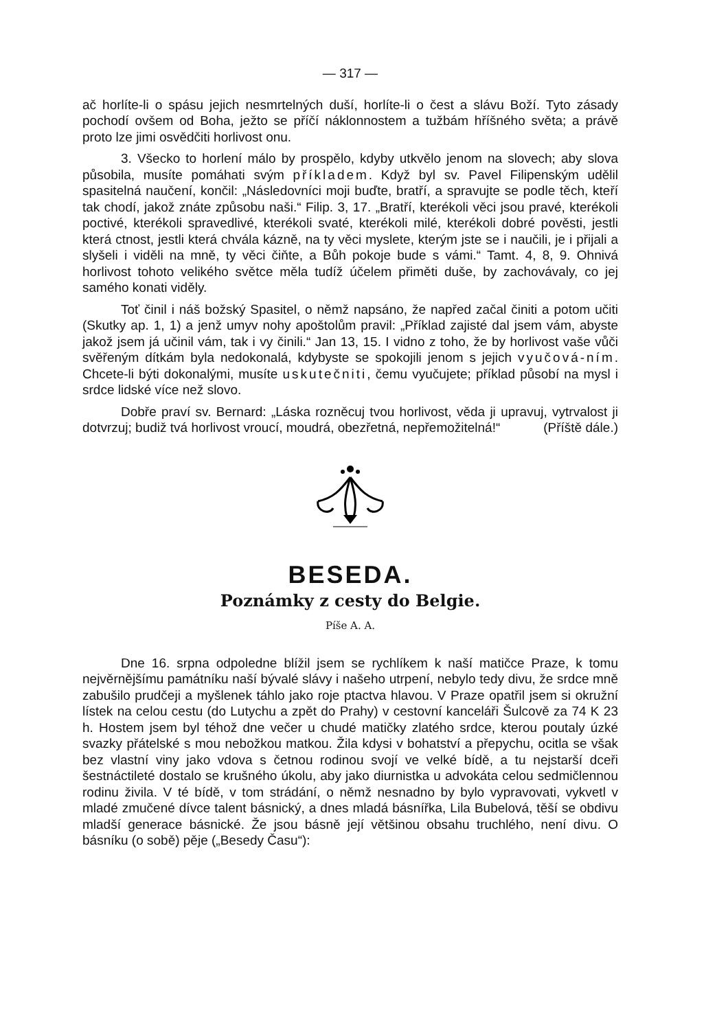— 317 —
ač horlíte-li o spásu jejich nesmrtelných duší, horlíte-li o čest a slávu Boží. Tyto zásady pochodí ovšem od Boha, ježto se příčí náklonnostem a tužbám hříšného světa; a právě proto lze jimi osvědčiti horlivost onu.
3. Všecko to horlení málo by prospělo, kdyby utkvělo jenom na slovech; aby slova působila, musíte pomáhati svým příkladem. Když byl sv. Pavel Filipenským udělil spasitelná naučení, končil: „Následovníci moji buďte, bratří, a spravujte se podle těch, kteří tak chodí, jakož znáte způsobu naši.“ Filip. 3, 17. „Bratří, kterékoli věci jsou pravé, kterékoli poctivé, kterékoli spravedlivé, kterékoli svaté, kterékoli milé, kterékoli dobré pověsti, jestli která ctnost, jestli která chvála kázně, na ty věci myslete, kterým jste se i naučili, je i přijali a slyšeli i viděli na mně, ty věci čiňte, a Bůh pokoje bude s vámi.“ Tamt. 4, 8, 9. Ohnivá horlivost tohoto velikého světce měla tudíž účelem přiměti duše, by zachovávaly, co jej samého konati viděly.
Toť činil i náš božský Spasitel, o němž napsáno, že napřed začal činiti a potom učiti (Skutky ap. 1, 1) a jenž umyv nohy apoštolům pravil: „Příklad zajisté dal jsem vám, abyste jakož jsem já učinil vám, tak i vy činili.“ Jan 13, 15. I vidno z toho, že by horlivost vaše vůči svěřeným dítkám byla nedokonalá, kdybyste se spokojili jenom s jejich vyučová-ním. Chcete-li býti dokonalými, musíte uskutečniti, čemu vyučujete; příklad působí na mysl i srdce lidské více než slovo.
Dobře praví sv. Bernard: „Láska rozněcuj tvou horlivost, věda ji upravuj, vytrvalost ji dotvrzuj; budiž tvá horlivost vroucí, moudrá, obezřetná, nepřemožitelná!“ (Příště dále.)
BESEDA.
Poznámky z cesty do Belgie.
Píše A. A.
Dne 16. srpna odpoledne blížil jsem se rychlíkem k naší matičce Praze, k tomu nejvěrnějšímu památníku naší bývalé slávy i našeho utrpení, nebylo tedy divu, že srdce mně zabušilo prudčeji a myšlenek táhlo jako roje ptactva hlavou. V Praze opatřil jsem si okružní lístek na celou cestu (do Lutychu a zpět do Prahy) v cestovní kanceláři Šulcově za 74 K 23 h. Hostem jsem byl téhož dne večer u chudé matičky zlatého srdce, kterou poutaly úzké svazky přátelské s mou nebožkou matkou. Žila kdysi v bohatství a přepychu, ocitla se však bez vlastní viny jako vdova s četnou rodinou svojí ve velké bídě, a tu nejstarší dceři šestnáctileté dostalo se krušného úkolu, aby jako diurnistka u advokáta celou sedmičlennou rodinu živila. V té bídě, v tom strádání, o němž nesnadno by bylo vypravovati, vykvetl v mladé zmučené dívce talent básnický, a dnes mladá básnířka, Lila Bubelová, těší se obdivu mladší generace básnické. Že jsou básně její většinou obsahu truchlého, není divu. O básníku (o sobě) pěje („Besedy Času“):